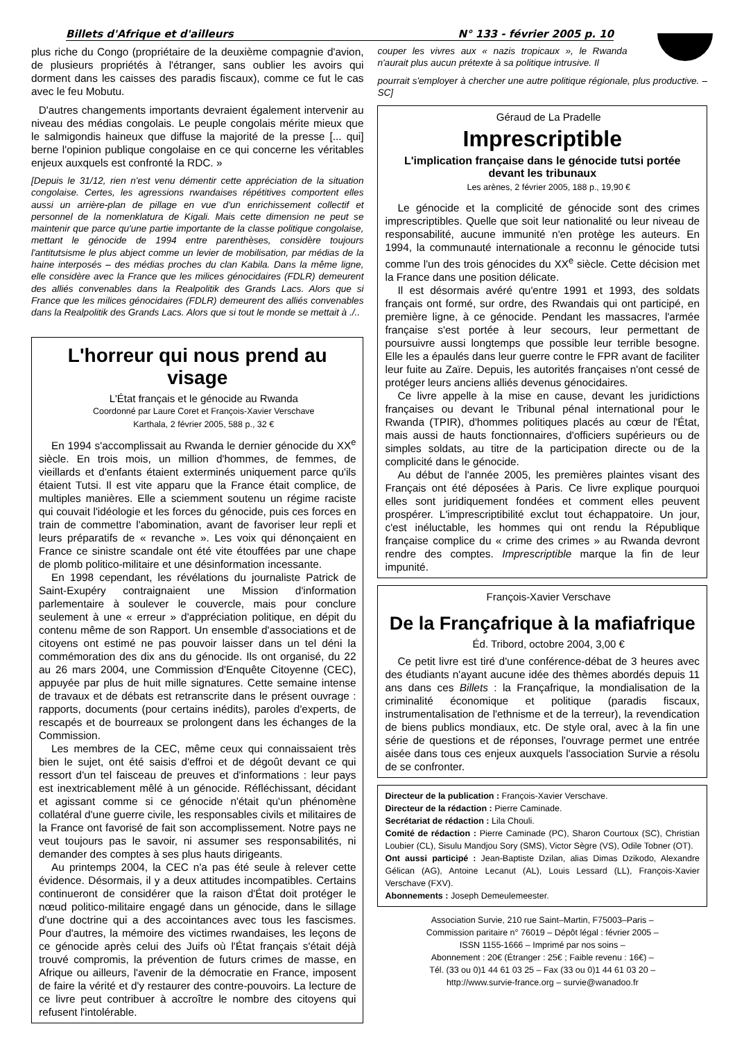Billets d'Afrique et d'ailleurs N° 133 - février 2005 p. 10
plus riche du Congo (propriétaire de la deuxième compagnie d'avion, de plusieurs propriétés à l'étranger, sans oublier les avoirs qui dorment dans les caisses des paradis fiscaux), comme ce fut le cas avec le feu Mobutu.
D'autres changements importants devraient également intervenir au niveau des médias congolais. Le peuple congolais mérite mieux que le salmigondis haineux que diffuse la majorité de la presse [... qui] berne l'opinion publique congolaise en ce qui concerne les véritables enjeux auxquels est confronté la RDC. »
[Depuis le 31/12, rien n'est venu démentir cette appréciation de la situation congolaise. Certes, les agressions rwandaises répétitives comportent elles aussi un arrière-plan de pillage en vue d'un enrichissement collectif et personnel de la nomenklatura de Kigali. Mais cette dimension ne peut se maintenir que parce qu'une partie importante de la classe politique congolaise, mettant le génocide de 1994 entre parenthèses, considère toujours l'antitutsisme le plus abject comme un levier de mobilisation, par médias de la haine interposés – des médias proches du clan Kabila. Dans la même ligne, elle considère avec la France que les milices génocidaires (FDLR) demeurent des alliés convenables dans la Realpolitik des Grands Lacs. Alors que si France que les milices génocidaires (FDLR) demeurent des alliés convenables dans la Realpolitik des Grands Lacs. Alors que si tout le monde se mettait à ./..
L'horreur qui nous prend au visage
L'État français et le génocide au Rwanda
Coordonné par Laure Coret et François-Xavier Verschave
Karthala, 2 février 2005, 588 p., 32 €
En 1994 s'accomplissait au Rwanda le dernier génocide du XX<sup>e</sup> siècle. En trois mois, un million d'hommes, de femmes, de vieillards et d'enfants étaient exterminés uniquement parce qu'ils étaient Tutsi. Il est vite apparu que la France était complice, de multiples manières. Elle a sciemment soutenu un régime raciste qui couvait l'idéologie et les forces du génocide, puis ces forces en train de commettre l'abomination, avant de favoriser leur repli et leurs préparatifs de « revanche ». Les voix qui dénonçaient en France ce sinistre scandale ont été vite étouffées par une chape de plomb politico-militaire et une désinformation incessante.
En 1998 cependant, les révélations du journaliste Patrick de Saint-Exupéry contraignaient une Mission d'information parlementaire à soulever le couvercle, mais pour conclure seulement à une « erreur » d'appréciation politique, en dépit du contenu même de son Rapport. Un ensemble d'associations et de citoyens ont estimé ne pas pouvoir laisser dans un tel déni la commémoration des dix ans du génocide. Ils ont organisé, du 22 au 26 mars 2004, une Commission d'Enquête Citoyenne (CEC), appuyée par plus de huit mille signatures. Cette semaine intense de travaux et de débats est retranscrite dans le présent ouvrage : rapports, documents (pour certains inédits), paroles d'experts, de rescapés et de bourreaux se prolongent dans les échanges de la Commission.
Les membres de la CEC, même ceux qui connaissaient très bien le sujet, ont été saisis d'effroi et de dégoût devant ce qui ressort d'un tel faisceau de preuves et d'informations : leur pays est inextricablement mêlé à un génocide. Réfléchissant, décidant et agissant comme si ce génocide n'était qu'un phénomène collatéral d'une guerre civile, les responsables civils et militaires de la France ont favorisé de fait son accomplissement. Notre pays ne veut toujours pas le savoir, ni assumer ses responsabilités, ni demander des comptes à ses plus hauts dirigeants.
Au printemps 2004, la CEC n'a pas été seule à relever cette évidence. Désormais, il y a deux attitudes incompatibles. Certains continueront de considérer que la raison d'État doit protéger le nœud politico-militaire engagé dans un génocide, dans le sillage d'une doctrine qui a des accointances avec tous les fascismes. Pour d'autres, la mémoire des victimes rwandaises, les leçons de ce génocide après celui des Juifs où l'État français s'était déjà trouvé compromis, la prévention de futurs crimes de masse, en Afrique ou ailleurs, l'avenir de la démocratie en France, imposent de faire la vérité et d'y restaurer des contre-pouvoirs. La lecture de ce livre peut contribuer à accroître le nombre des citoyens qui refusent l'intolérable.
couper les vivres aux « nazis tropicaux », le Rwanda n'aurait plus aucun prétexte à sa politique intrusive. Il
pourrait s'employer à chercher une autre politique régionale, plus productive. – SC]
Géraud de La Pradelle
Imprescriptible
L'implication française dans le génocide tutsi portée devant les tribunaux
Les arènes, 2 février 2005, 188 p., 19,90 €
Le génocide et la complicité de génocide sont des crimes imprescriptibles. Quelle que soit leur nationalité ou leur niveau de responsabilité, aucune immunité n'en protège les auteurs. En 1994, la communauté internationale a reconnu le génocide tutsi comme l'un des trois génocides du XX<sup>e</sup> siècle. Cette décision met la France dans une position délicate.
Il est désormais avéré qu'entre 1991 et 1993, des soldats français ont formé, sur ordre, des Rwandais qui ont participé, en première ligne, à ce génocide. Pendant les massacres, l'armée française s'est portée à leur secours, leur permettant de poursuivre aussi longtemps que possible leur terrible besogne. Elle les a épaulés dans leur guerre contre le FPR avant de faciliter leur fuite au Zaïre. Depuis, les autorités françaises n'ont cessé de protéger leurs anciens alliés devenus génocidaires.
Ce livre appelle à la mise en cause, devant les juridictions françaises ou devant le Tribunal pénal international pour le Rwanda (TPIR), d'hommes politiques placés au cœur de l'État, mais aussi de hauts fonctionnaires, d'officiers supérieurs ou de simples soldats, au titre de la participation directe ou de la complicité dans le génocide.
Au début de l'année 2005, les premières plaintes visant des Français ont été déposées à Paris. Ce livre explique pourquoi elles sont juridiquement fondées et comment elles peuvent prospérer. L'imprescriptibilité exclut tout échappatoire. Un jour, c'est inéluctable, les hommes qui ont rendu la République française complice du « crime des crimes » au Rwanda devront rendre des comptes. Imprescriptible marque la fin de leur impunité.
François-Xavier Verschave
De la Françafrique à la mafiafrique
Éd. Tribord, octobre 2004, 3,00 €
Ce petit livre est tiré d'une conférence-débat de 3 heures avec des étudiants n'ayant aucune idée des thèmes abordés depuis 11 ans dans ces Billets : la Françafrique, la mondialisation de la criminalité économique et politique (paradis fiscaux, instrumentalisation de l'ethnisme et de la terreur), la revendication de biens publics mondiaux, etc. De style oral, avec à la fin une série de questions et de réponses, l'ouvrage permet une entrée aisée dans tous ces enjeux auxquels l'association Survie a résolu de se confronter.
Directeur de la publication : François-Xavier Verschave.
Directeur de la rédaction : Pierre Caminade.
Secrétariat de rédaction : Lila Chouli.
Comité de rédaction : Pierre Caminade (PC), Sharon Courtoux (SC), Christian Loubier (CL), Sisulu Mandjou Sory (SMS), Victor Sègre (VS), Odile Tobner (OT).
Ont aussi participé : Jean-Baptiste Dzilan, alias Dimas Dzikodo, Alexandre Gélican (AG), Antoine Lecanut (AL), Louis Lessard (LL), François-Xavier Verschave (FXV).
Abonnements : Joseph Demeulemeester.
Association Survie, 210 rue Saint–Martin, F75003–Paris –
Commission paritaire n° 76019 – Dépôt légal : février 2005 –
ISSN 1155-1666 – Imprimé par nos soins –
Abonnement : 20€ (Étranger : 25€ ; Faible revenu : 16€) –
Tél. (33 ou 0)1 44 61 03 25 – Fax (33 ou 0)1 44 61 03 20 –
http://www.survie-france.org – survie@wanadoo.fr